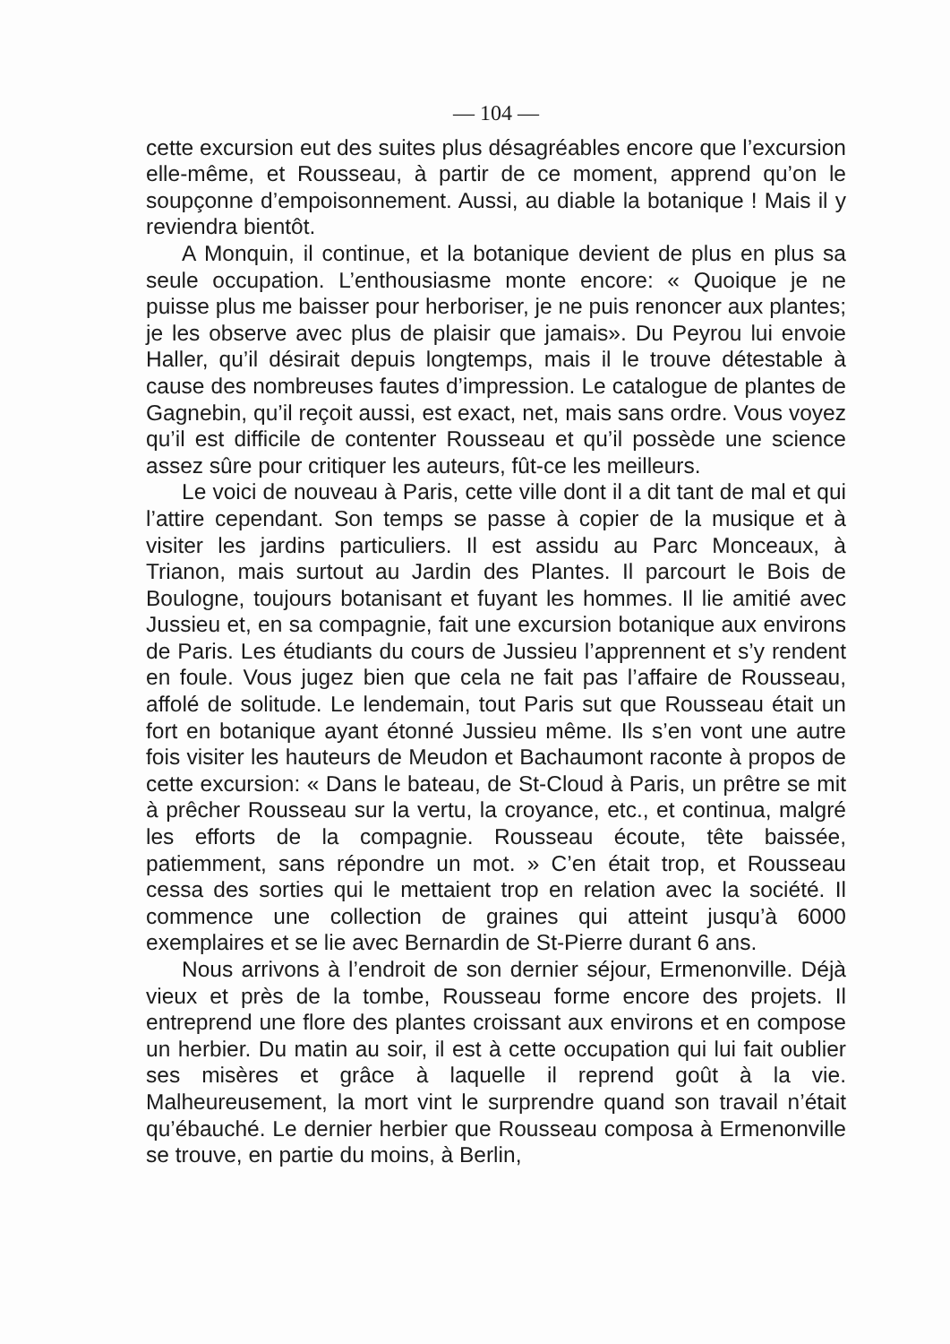— 104 —
cette excursion eut des suites plus désagréables encore que l’excursion elle-même, et Rousseau, à partir de ce moment, apprend qu’on le soupçonne d’empoisonnement. Aussi, au diable la botanique ! Mais il y reviendra bientôt.
A Monquin, il continue, et la botanique devient de plus en plus sa seule occupation. L’enthousiasme monte encore: « Quoique je ne puisse plus me baisser pour herboriser, je ne puis renoncer aux plantes; je les observe avec plus de plaisir que jamais». Du Peyrou lui envoie Haller, qu’il désirait depuis longtemps, mais il le trouve détestable à cause des nombreuses fautes d’impression. Le catalogue de plantes de Gagnebin, qu’il reçoit aussi, est exact, net, mais sans ordre. Vous voyez qu’il est difficile de contenter Rousseau et qu’il possède une science assez sûre pour critiquer les auteurs, fût-ce les meilleurs.
Le voici de nouveau à Paris, cette ville dont il a dit tant de mal et qui l’attire cependant. Son temps se passe à copier de la musique et à visiter les jardins particuliers. Il est assidu au Parc Monceaux, à Trianon, mais surtout au Jardin des Plantes. Il parcourt le Bois de Boulogne, toujours botanisant et fuyant les hommes. Il lie amitié avec Jussieu et, en sa compagnie, fait une excursion botanique aux environs de Paris. Les étudiants du cours de Jussieu l’apprennent et s’y rendent en foule. Vous jugez bien que cela ne fait pas l’affaire de Rousseau, affolé de solitude. Le lendemain, tout Paris sut que Rousseau était un fort en botanique ayant étonné Jussieu même. Ils s’en vont une autre fois visiter les hauteurs de Meudon et Bachaumont raconte à propos de cette excursion: « Dans le bateau, de St-Cloud à Paris, un prêtre se mit à prêcher Rousseau sur la vertu, la croyance, etc., et continua, malgré les efforts de la compagnie. Rousseau écoute, tête baissée, patiemment, sans répondre un mot. » C’en était trop, et Rousseau cessa des sorties qui le mettaient trop en relation avec la société. Il commence une collection de graines qui atteint jusqu’à 6000 exemplaires et se lie avec Bernardin de St-Pierre durant 6 ans.
Nous arrivons à l’endroit de son dernier séjour, Ermenonville. Déjà vieux et près de la tombe, Rousseau forme encore des projets. Il entreprend une flore des plantes croissant aux environs et en compose un herbier. Du matin au soir, il est à cette occupation qui lui fait oublier ses misères et grâce à laquelle il reprend goût à la vie. Malheureusement, la mort vint le surprendre quand son travail n’était qu’ébauché. Le dernier herbier que Rousseau composa à Ermenonville se trouve, en partie du moins, à Berlin,